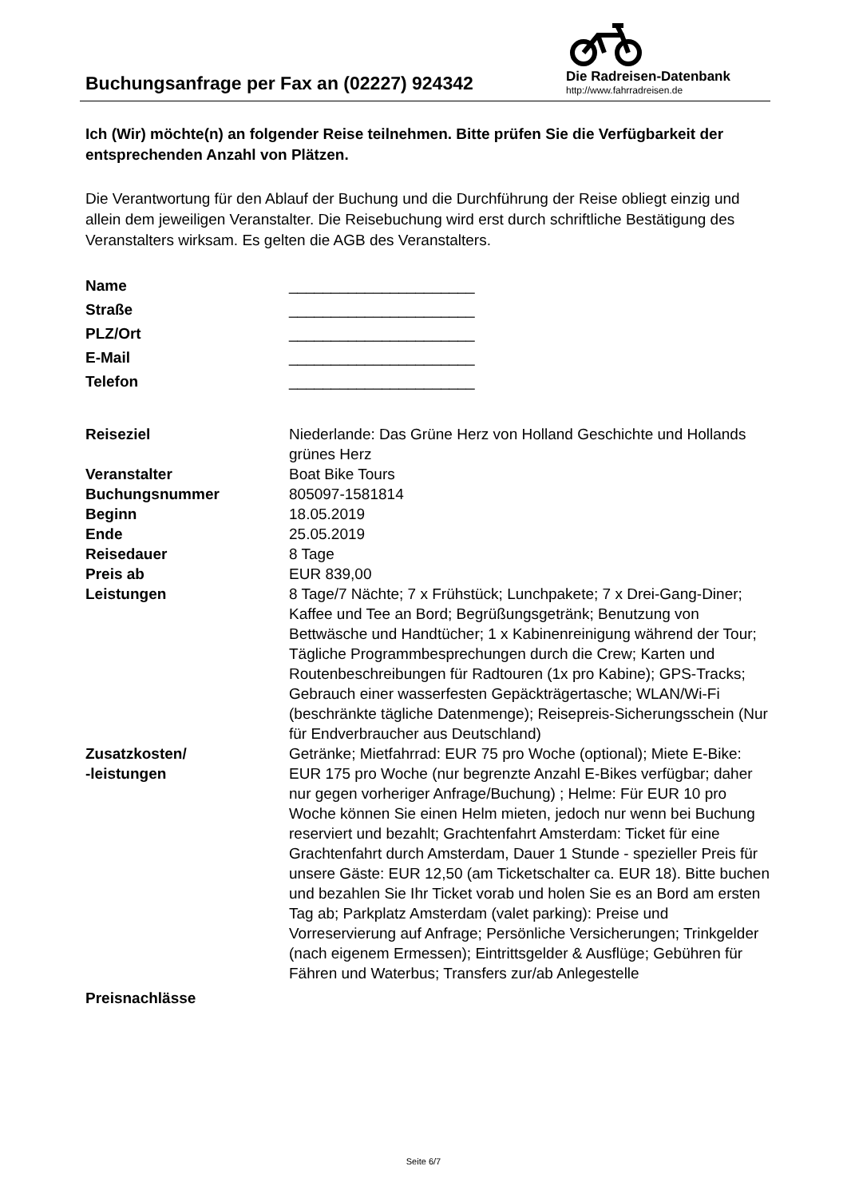Buchungsanfrage per Fax an (02227) 924342
Die Radreisen-Datenbank
http://www.fahrradreisen.de
Ich (Wir) möchte(n) an folgender Reise teilnehmen. Bitte prüfen Sie die Verfügbarkeit der entsprechenden Anzahl von Plätzen.
Die Verantwortung für den Ablauf der Buchung und die Durchführung der Reise obliegt einzig und allein dem jeweiligen Veranstalter. Die Reisebuchung wird erst durch schriftliche Bestätigung des Veranstalters wirksam. Es gelten die AGB des Veranstalters.
| Name | ______________________ |
| Straße | ______________________ |
| PLZ/Ort | ______________________ |
| E-Mail | ______________________ |
| Telefon | ______________________ |
| Reiseziel | Niederlande: Das Grüne Herz von Holland Geschichte und Hollands grünes Herz |
| Veranstalter | Boat Bike Tours |
| Buchungsnummer | 805097-1581814 |
| Beginn | 18.05.2019 |
| Ende | 25.05.2019 |
| Reisedauer | 8 Tage |
| Preis ab | EUR 839,00 |
| Leistungen | 8 Tage/7 Nächte; 7 x Frühstück; Lunchpakete; 7 x Drei-Gang-Diner; Kaffee und Tee an Bord; Begrüßungsgetränk; Benutzung von Bettwäsche und Handtücher; 1 x Kabinenreinigung während der Tour; Tägliche Programmbesprechungen durch die Crew; Karten und Routenbeschreibungen für Radtouren (1x pro Kabine); GPS-Tracks; Gebrauch einer wasserfesten Gepäckträgertasche; WLAN/Wi-Fi (beschränkte tägliche Datenmenge); Reisepreis-Sicherungsschein (Nur für Endverbraucher aus Deutschland) |
| Zusatzkosten/ -leistungen | Getränke; Mietfahrrad: EUR 75 pro Woche (optional); Miete E-Bike: EUR 175 pro Woche (nur begrenzte Anzahl E-Bikes verfügbar; daher nur gegen vorheriger Anfrage/Buchung) ; Helme: Für EUR 10 pro Woche können Sie einen Helm mieten, jedoch nur wenn bei Buchung reserviert und bezahlt; Grachtenfahrt Amsterdam: Ticket für eine Grachtenfahrt durch Amsterdam, Dauer 1 Stunde - spezieller Preis für unsere Gäste: EUR 12,50 (am Ticketschalter ca. EUR 18). Bitte buchen und bezahlen Sie Ihr Ticket vorab und holen Sie es an Bord am ersten Tag ab; Parkplatz Amsterdam (valet parking): Preise und Vorreservierung auf Anfrage; Persönliche Versicherungen; Trinkgelder (nach eigenem Ermessen); Eintrittsgelder & Ausflüge; Gebühren für Fähren und Waterbus; Transfers zur/ab Anlegestelle |
| Preisnachlässe | |
Seite 6/7